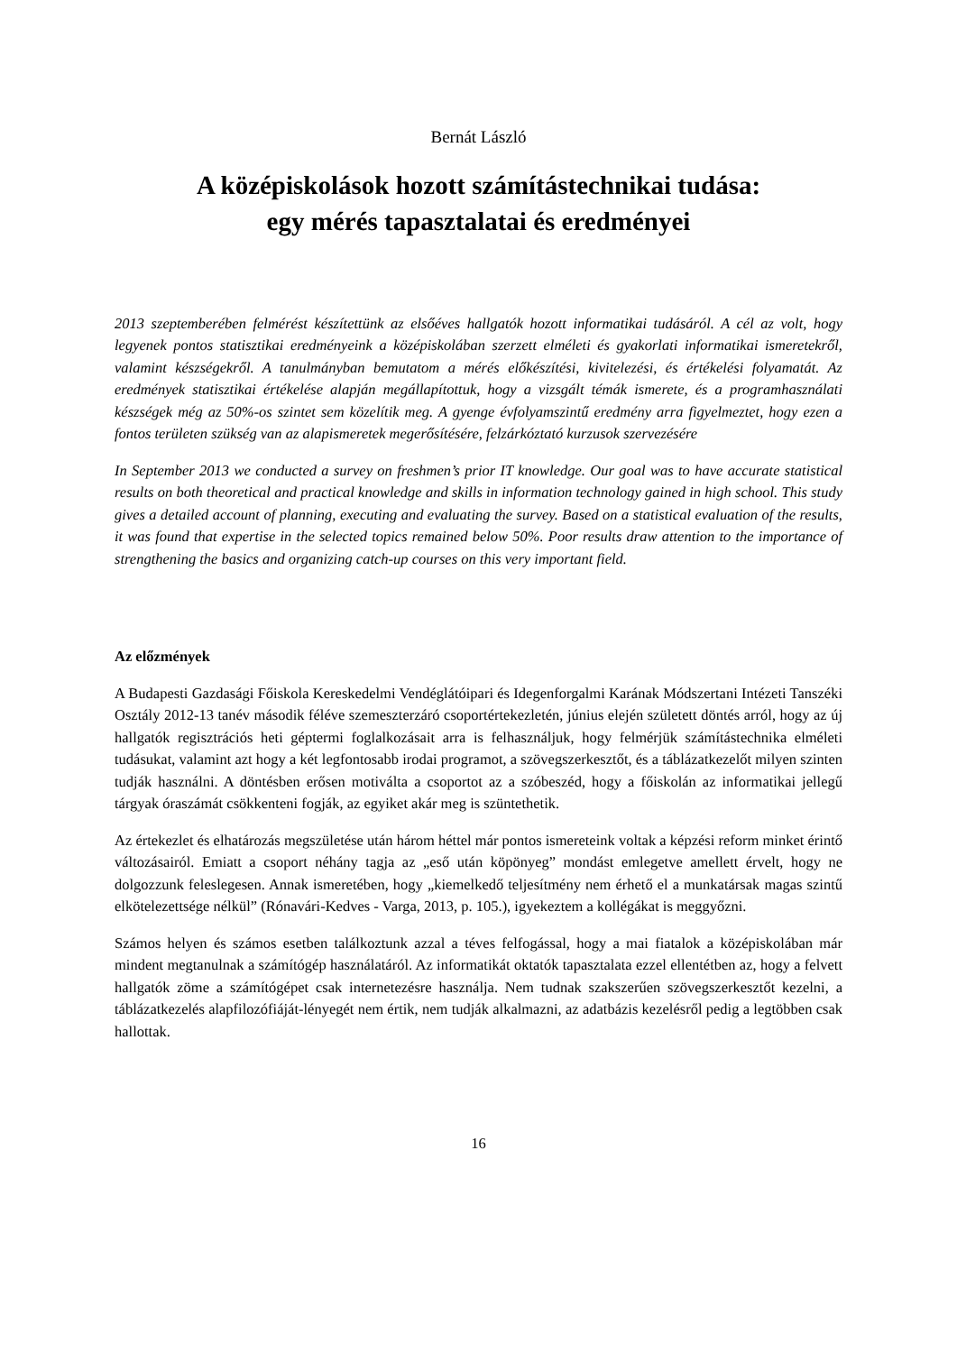Bernát László
A középiskolások hozott számítástechnikai tudása:
egy mérés tapasztalatai és eredményei
2013 szeptemberében felmérést készítettünk az elsőéves hallgatók hozott informatikai tudásáról. A cél az volt, hogy legyenek pontos statisztikai eredményeink a középiskolában szerzett elméleti és gyakorlati informatikai ismeretekről, valamint készségekről. A tanulmányban bemutatom a mérés előkészítési, kivitelezési, és értékelési folyamatát. Az eredmények statisztikai értékelése alapján megállapítottuk, hogy a vizsgált témák ismerete, és a programhasználati készségek még az 50%-os szintet sem közelítik meg. A gyenge évfolyamszintű eredmény arra figyelmeztet, hogy ezen a fontos területen szükség van az alapismeretek megerősítésére, felzárkóztató kurzusok szervezésére
In September 2013 we conducted a survey on freshmen’s prior IT knowledge. Our goal was to have accurate statistical results on both theoretical and practical knowledge and skills in information technology gained in high school. This study gives a detailed account of planning, executing and evaluating the survey. Based on a statistical evaluation of the results, it was found that expertise in the selected topics remained below 50%. Poor results draw attention to the importance of strengthening the basics and organizing catch-up courses on this very important field.
Az előzmények
A Budapesti Gazdasági Főiskola Kereskedelmi Vendéglátóipari és Idegenforgalmi Karának Módszertani Intézeti Tanszéki Osztály 2012-13 tanév második féléve szemeszterzáró csoportértekezletén, június elején született döntés arról, hogy az új hallgatók regisztrációs heti géptermi foglalkozásait arra is felhasználjuk, hogy felmérjük számítástechnika elméleti tudásukat, valamint azt hogy a két legfontosabb irodai programot, a szövegszerkesztőt, és a táblázatkezelőt milyen szinten tudják használni. A döntésben erősen motiválta a csoportot az a szóbeszéd, hogy a főiskolán az informatikai jellegű tárgyak óraszámát csökkenteni fogják, az egyiket akár meg is szüntethetik.
Az értekezlet és elhatározás megszületése után három héttel már pontos ismereteink voltak a képzési reform minket érintő változásairól. Emiatt a csoport néhány tagja az „eső után köpönyeg” mondást emlegetve amellett érvelt, hogy ne dolgozzunk feleslegesen. Annak ismeretében, hogy „kiemelkedő teljesítmény nem érhető el a munkatársak magas szintű elkötelezettsége nélkül” (Rónavári-Kedves - Varga, 2013, p. 105.), igyekeztem a kollégákat is meggyőzni.
Számos helyen és számos esetben találkoztunk azzal a téves felfogással, hogy a mai fiatalok a középiskolában már mindent megtanulnak a számítógép használatáról. Az informatikát oktatók tapasztalata ezzel ellentétben az, hogy a felvett hallgatók zöme a számítógépet csak internetezésre használja. Nem tudnak szakszerűen szövegszerkesztőt kezelni, a táblázatkezelés alapfilozófiáját-lényegét nem értik, nem tudják alkalmazni, az adatbázis kezelésről pedig a legtöbben csak hallottak.
16